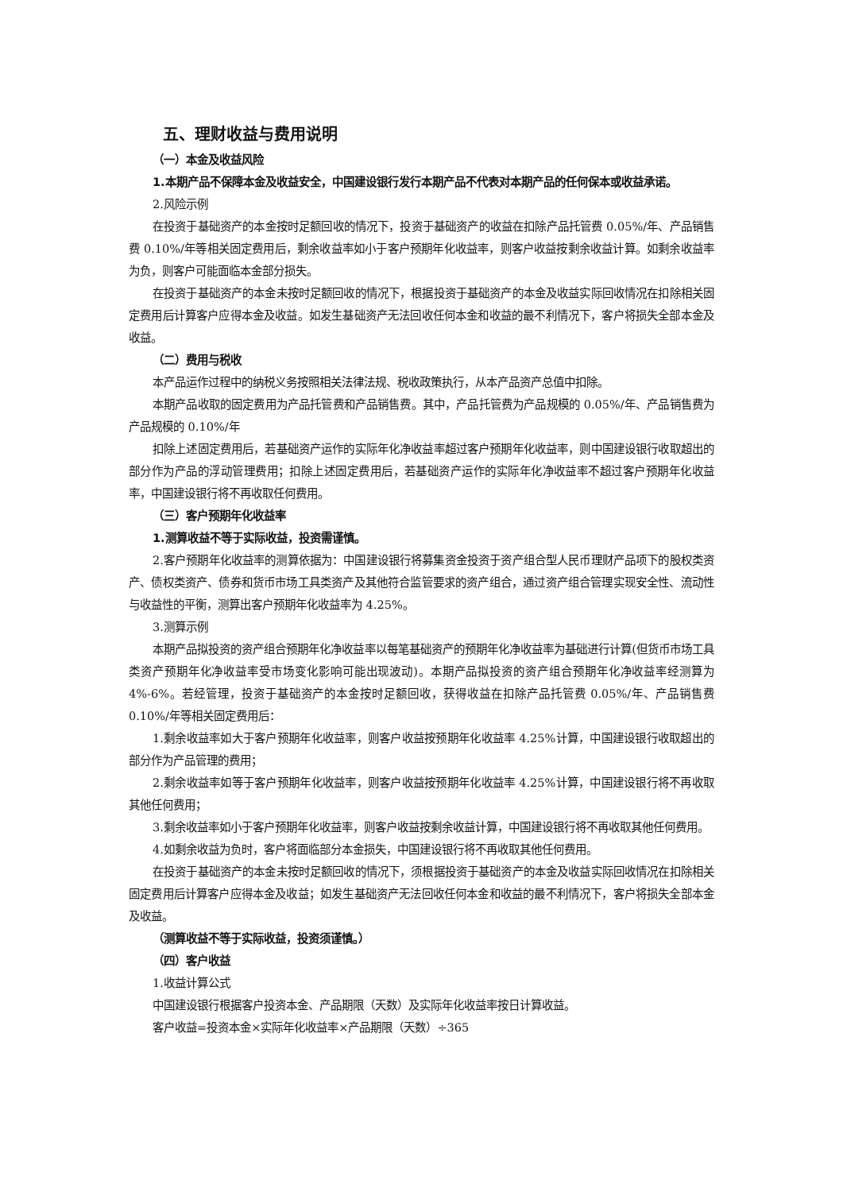五、理财收益与费用说明
（一）本金及收益风险
1.本期产品不保障本金及收益安全，中国建设银行发行本期产品不代表对本期产品的任何保本或收益承诺。
2.风险示例
在投资于基础资产的本金按时足额回收的情况下，投资于基础资产的收益在扣除产品托管费 0.05%/年、产品销售费 0.10%/年等相关固定费用后，剩余收益率如小于客户预期年化收益率，则客户收益按剩余收益计算。如剩余收益率为负，则客户可能面临本金部分损失。
在投资于基础资产的本金未按时足额回收的情况下，根据投资于基础资产的本金及收益实际回收情况在扣除相关固定费用后计算客户应得本金及收益。如发生基础资产无法回收任何本金和收益的最不利情况下，客户将损失全部本金及收益。
（二）费用与税收
本产品运作过程中的纳税义务按照相关法律法规、税收政策执行，从本产品资产总值中扣除。
本期产品收取的固定费用为产品托管费和产品销售费。其中，产品托管费为产品规模的 0.05%/年、产品销售费为产品规模的 0.10%/年
扣除上述固定费用后，若基础资产运作的实际年化净收益率超过客户预期年化收益率，则中国建设银行收取超出的部分作为产品的浮动管理费用；扣除上述固定费用后，若基础资产运作的实际年化净收益率不超过客户预期年化收益率，中国建设银行将不再收取任何费用。
（三）客户预期年化收益率
1.测算收益不等于实际收益，投资需谨慎。
2.客户预期年化收益率的测算依据为：中国建设银行将募集资金投资于资产组合型人民币理财产品项下的股权类资产、债权类资产、债券和货币市场工具类资产及其他符合监管要求的资产组合，通过资产组合管理实现安全性、流动性与收益性的平衡，测算出客户预期年化收益率为 4.25%。
3.测算示例
本期产品拟投资的资产组合预期年化净收益率以每笔基础资产的预期年化净收益率为基础进行计算(但货币市场工具类资产预期年化净收益率受市场变化影响可能出现波动)。本期产品拟投资的资产组合预期年化净收益率经测算为 4%-6%。若经管理，投资于基础资产的本金按时足额回收，获得收益在扣除产品托管费 0.05%/年、产品销售费 0.10%/年等相关固定费用后：
1.剩余收益率如大于客户预期年化收益率，则客户收益按预期年化收益率 4.25%计算，中国建设银行收取超出的部分作为产品管理的费用；
2.剩余收益率如等于客户预期年化收益率，则客户收益按预期年化收益率 4.25%计算，中国建设银行将不再收取其他任何费用；
3.剩余收益率如小于客户预期年化收益率，则客户收益按剩余收益计算，中国建设银行将不再收取其他任何费用。
4.如剩余收益为负时，客户将面临部分本金损失，中国建设银行将不再收取其他任何费用。
在投资于基础资产的本金未按时足额回收的情况下，须根据投资于基础资产的本金及收益实际回收情况在扣除相关固定费用后计算客户应得本金及收益；如发生基础资产无法回收任何本金和收益的最不利情况下，客户将损失全部本金及收益。
（测算收益不等于实际收益，投资须谨慎。）
（四）客户收益
1.收益计算公式
中国建设银行根据客户投资本金、产品期限（天数）及实际年化收益率按日计算收益。
客户收益=投资本金×实际年化收益率×产品期限（天数）÷365